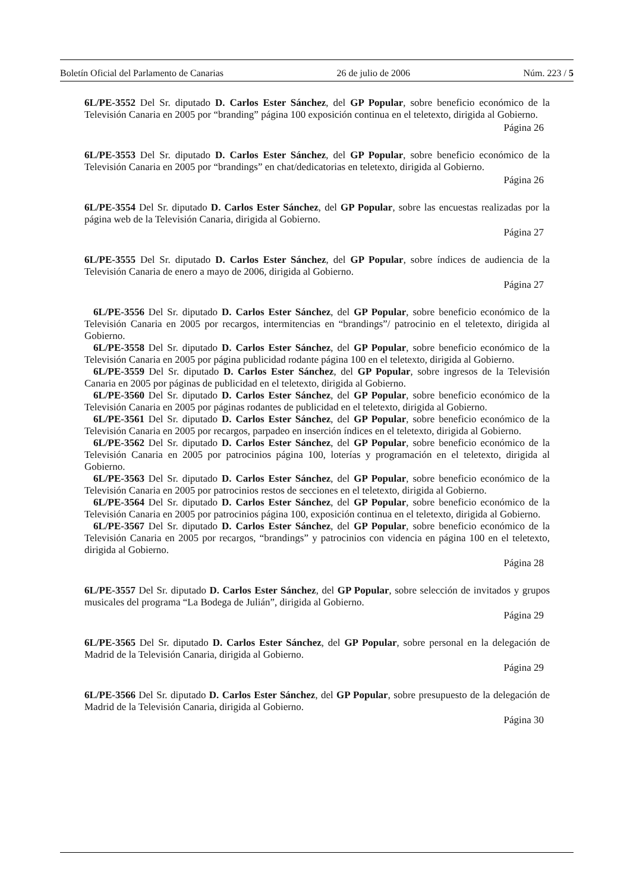Boletín Oficial del Parlamento de Canarias 26 de julio de 2006 Núm. 223 / 5
6L/PE-3552 Del Sr. diputado D. Carlos Ester Sánchez, del GP Popular, sobre beneficio económico de la Televisión Canaria en 2005 por “branding” página 100 exposición continua en el teletexto, dirigida al Gobierno.
Página 26
6L/PE-3553 Del Sr. diputado D. Carlos Ester Sánchez, del GP Popular, sobre beneficio económico de la Televisión Canaria en 2005 por “brandings” en chat/dedicatorias en teletexto, dirigida al Gobierno.
Página 26
6L/PE-3554 Del Sr. diputado D. Carlos Ester Sánchez, del GP Popular, sobre las encuestas realizadas por la página web de la Televisión Canaria, dirigida al Gobierno.
Página 27
6L/PE-3555 Del Sr. diputado D. Carlos Ester Sánchez, del GP Popular, sobre índices de audiencia de la Televisión Canaria de enero a mayo de 2006, dirigida al Gobierno.
Página 27
6L/PE-3556 Del Sr. diputado D. Carlos Ester Sánchez, del GP Popular, sobre beneficio económico de la Televisión Canaria en 2005 por recargos, intermitencias en “brandings”/ patrocinio en el teletexto, dirigida al Gobierno.
6L/PE-3558 Del Sr. diputado D. Carlos Ester Sánchez, del GP Popular, sobre beneficio económico de la Televisión Canaria en 2005 por página publicidad rodante página 100 en el teletexto, dirigida al Gobierno.
6L/PE-3559 Del Sr. diputado D. Carlos Ester Sánchez, del GP Popular, sobre ingresos de la Televisión Canaria en 2005 por páginas de publicidad en el teletexto, dirigida al Gobierno.
6L/PE-3560 Del Sr. diputado D. Carlos Ester Sánchez, del GP Popular, sobre beneficio económico de la Televisión Canaria en 2005 por páginas rodantes de publicidad en el teletexto, dirigida al Gobierno.
6L/PE-3561 Del Sr. diputado D. Carlos Ester Sánchez, del GP Popular, sobre beneficio económico de la Televisión Canaria en 2005 por recargos, parpadeo en inserción índices en el teletexto, dirigida al Gobierno.
6L/PE-3562 Del Sr. diputado D. Carlos Ester Sánchez, del GP Popular, sobre beneficio económico de la Televisión Canaria en 2005 por patrocinios página 100, loterías y programación en el teletexto, dirigida al Gobierno.
6L/PE-3563 Del Sr. diputado D. Carlos Ester Sánchez, del GP Popular, sobre beneficio económico de la Televisión Canaria en 2005 por patrocinios restos de secciones en el teletexto, dirigida al Gobierno.
6L/PE-3564 Del Sr. diputado D. Carlos Ester Sánchez, del GP Popular, sobre beneficio económico de la Televisión Canaria en 2005 por patrocinios página 100, exposición continua en el teletexto, dirigida al Gobierno.
6L/PE-3567 Del Sr. diputado D. Carlos Ester Sánchez, del GP Popular, sobre beneficio económico de la Televisión Canaria en 2005 por recargos, “brandings” y patrocinios con videncia en página 100 en el teletexto, dirigida al Gobierno.
Página 28
6L/PE-3557 Del Sr. diputado D. Carlos Ester Sánchez, del GP Popular, sobre selección de invitados y grupos musicales del programa “La Bodega de Julián”, dirigida al Gobierno.
Página 29
6L/PE-3565 Del Sr. diputado D. Carlos Ester Sánchez, del GP Popular, sobre personal en la delegación de Madrid de la Televisión Canaria, dirigida al Gobierno.
Página 29
6L/PE-3566 Del Sr. diputado D. Carlos Ester Sánchez, del GP Popular, sobre presupuesto de la delegación de Madrid de la Televisión Canaria, dirigida al Gobierno.
Página 30